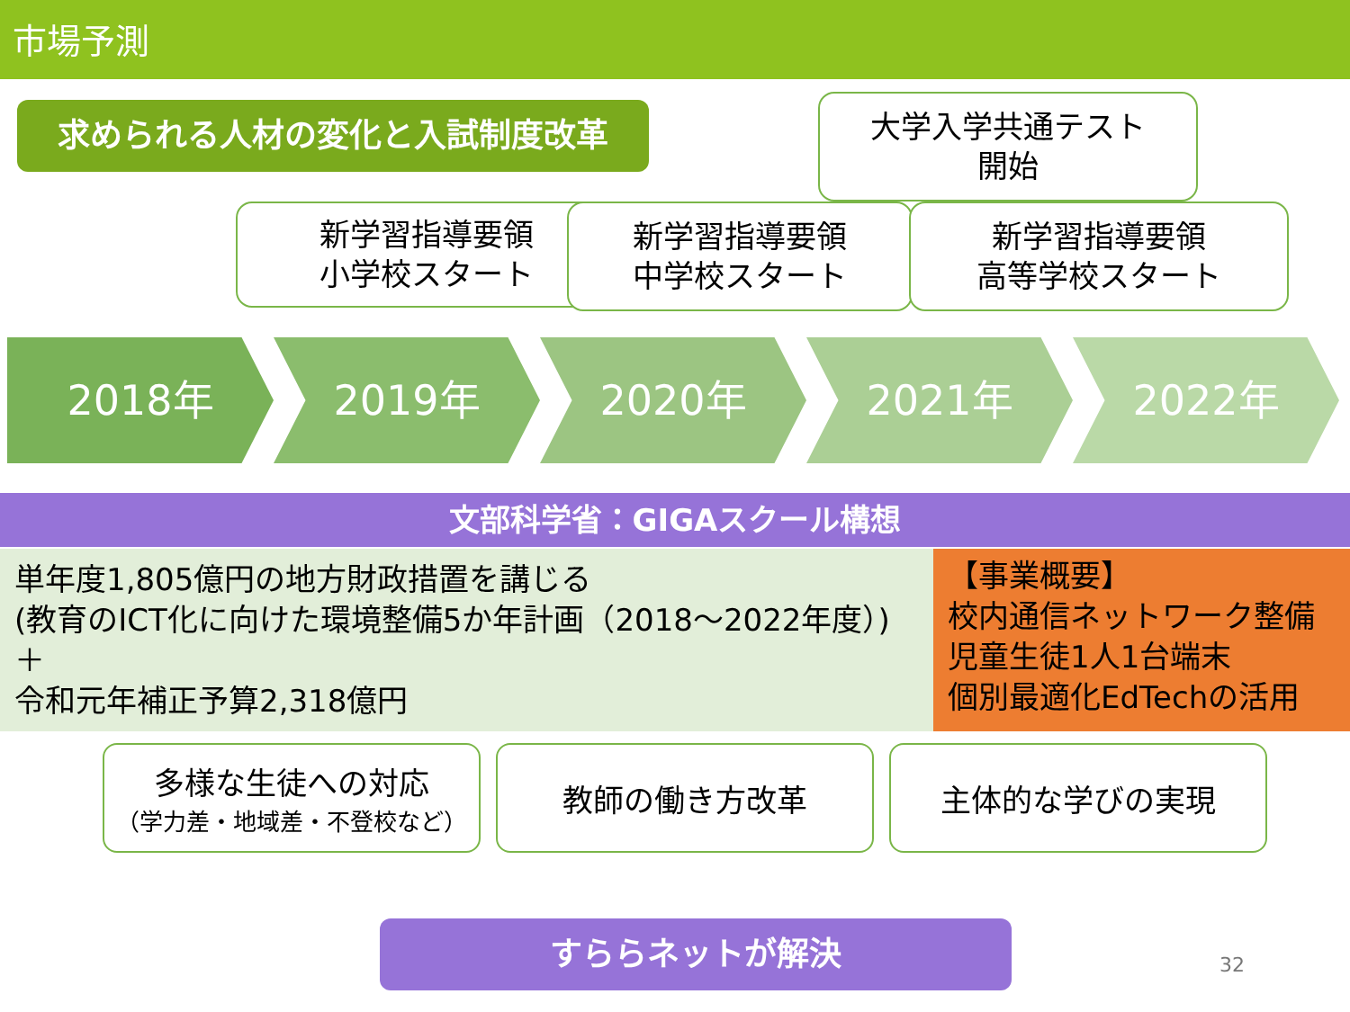市場予測
求められる人材の変化と入試制度改革
大学入学共通テスト
開始
新学習指導要領
小学校スタート
新学習指導要領
中学校スタート
新学習指導要領
高等学校スタート
2018年 2019年 2020年 2021年 2022年
文部科学省：GIGAスクール構想
単年度1,805億円の地方財政措置を講じる
(教育のICT化に向けた環境整備5か年計画（2018〜2022年度）)
＋
令和元年補正予算2,318億円
【事業概要】
校内通信ネットワーク整備
児童生徒1人1台端末
個別最適化EdTechの活用
多様な生徒への対応
（学力差・地域差・不登校など）
教師の働き方改革 主体的な学びの実現
すららネットが解決
32